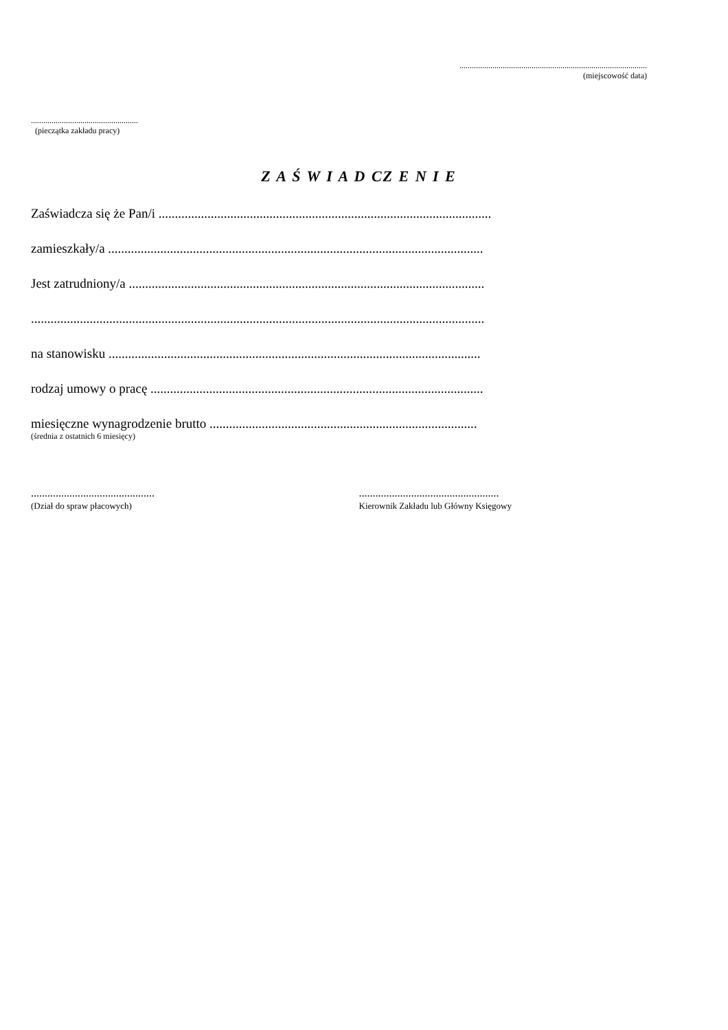...........................................................................................
(miejscowość data)
....................................................
(pieczątka zakładu pracy)
Z A Ś W I A D CZ E N I E
Zaświadcza się że Pan/i ......................................................................................................
zamieszkały/a ...................................................................................................................
Jest zatrudniony/a .............................................................................................................
...........................................................................................................................................
na stanowisku ..................................................................................................................
rodzaj umowy o pracę ......................................................................................................
miesięczne wynagrodzenie brutto ..................................................................................
(średnia z ostatnich 6 miesięcy)
.............................................
(Dział do spraw płacowych)
...................................................
Kierownik Zakładu lub Główny Księgowy